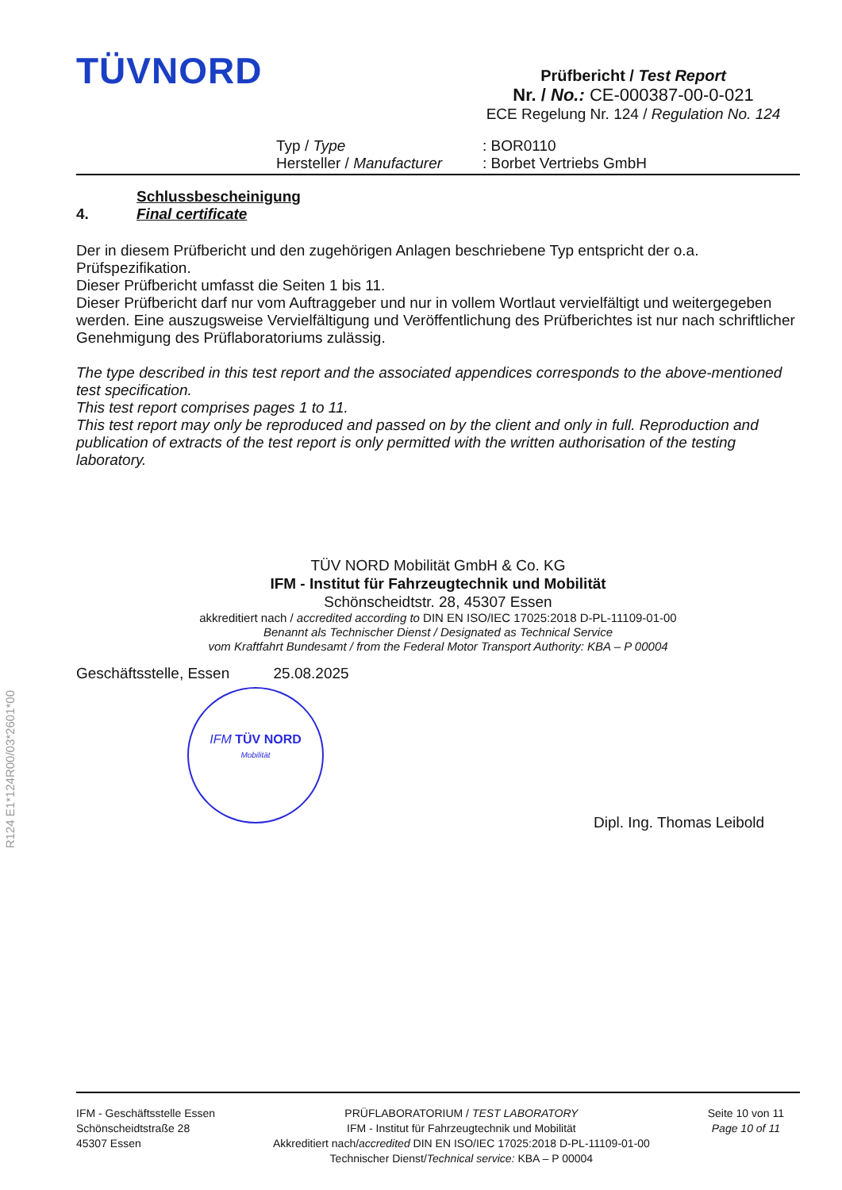TÜVNORD
Prüfbericht / Test Report
Nr. / No.: CE-000387-00-0-021
ECE Regelung Nr. 124 / Regulation No. 124
Typ / Type: BOR0110
Hersteller / Manufacturer: Borbet Vertriebs GmbH
Schlussbescheinigung
4. Final certificate
Der in diesem Prüfbericht und den zugehörigen Anlagen beschriebene Typ entspricht der o.a. Prüfspezifikation.
Dieser Prüfbericht umfasst die Seiten 1 bis 11.
Dieser Prüfbericht darf nur vom Auftraggeber und nur in vollem Wortlaut vervielfältigt und weitergegeben werden. Eine auszugsweise Vervielfältigung und Veröffentlichung des Prüfberichtes ist nur nach schriftlicher Genehmigung des Prüflaboratoriums zulässig.
The type described in this test report and the associated appendices corresponds to the above-mentioned test specification.
This test report comprises pages 1 to 11.
This test report may only be reproduced and passed on by the client and only in full. Reproduction and publication of extracts of the test report is only permitted with the written authorisation of the testing laboratory.
TÜV NORD Mobilität GmbH & Co. KG
IFM - Institut für Fahrzeugtechnik und Mobilität
Schönscheidtstr. 28, 45307 Essen
akkreditiert nach / accredited according to DIN EN ISO/IEC 17025:2018 D-PL-11109-01-00
Benannt als Technischer Dienst / Designated as Technical Service
vom Kraftfahrt Bundesamt / from the Federal Motor Transport Authority: KBA – P 00004
Geschäftsstelle, Essen 25.08.2025
IFM TÜV NORD
Mobilität
Dipl. Ing. Thomas Leibold
R124 E1*124R00/03*2601*00
IFM - Geschäftsstelle Essen
Schönscheidtstraße 28
45307 Essen
PRÜFLABORATORIUM / TEST LABORATORY
IFM - Institut für Fahrzeugtechnik und Mobilität
Akkreditiert nach/accredited DIN EN ISO/IEC 17025:2018 D-PL-11109-01-00
Technischer Dienst/Technical service: KBA – P 00004
Seite 10 von 11
Page 10 of 11